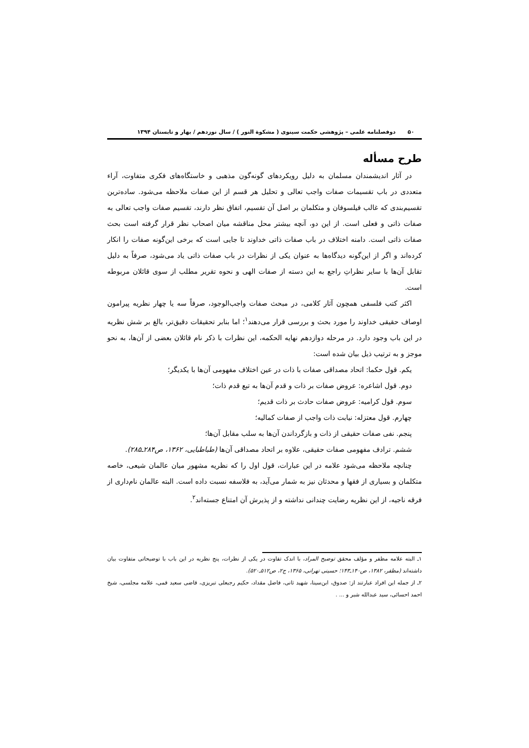۵۰ دوفصلنامه علمی – پژوهشی حکمت سینوی ( مشکوة النور ) / سال نوزدهم / بهار و تابستان ۱۳۹۴
طرح مسأله
در آثار اندیشمندان مسلمان به دلیل رویکردهای گونه‌گون مذهبی و خاستگاه‌های فکری متفاوت، آراء متعددی در باب تقسیمات صفات واجب تعالی و تحلیل هر قسم از این صفات ملاحظه می‌شود. ساده‌ترین تقسیم‌بندی که غالب فیلسوفان و متکلمان بر اصل آن تقسیم، اتفاق نظر دارند، تقسیم صفات واجب تعالی به صفات ذاتی و فعلی است. از این دو، آنچه بیشتر محل مناقشه میان اصحاب نظر قرار گرفته است بحث صفات ذاتی است. دامنه اختلاف در باب صفات ذاتی خداوند تا جایی است که برخی این‌گونه صفات را انکار کرده‌اند و اگر از این‌گونه دیدگاه‌ها به عنوان یکی از نظرات در باب صفات ذاتی یاد می‌شود، صرفاً به دلیل تقابل آن‌ها با سایر نظراتِ راجع به این دسته از صفات الهی و نحوه تقریر مطلب از سوی قائلان مربوطه است.
اکثر کتب فلسفی همچون آثار کلامی، در مبحث صفات واجب‌الوجود، صرفاً سه یا چهار نظریه پیرامون اوصاف حقیقی خداوند را مورد بحث و بررسی قرار می‌دهند<sup>۱</sup>؛ اما بنابر تحقیقات دقیق‌تر، بالغ بر شش نظریه در این باب وجود دارد. در مرحله دوازدهم نهایه الحکمه، این نظرات با ذکر نام قائلان بعضی از آن‌ها، به نحو موجز و به ترتیب ذیل بیان شده است:
یکم. قول حکما: اتحاد مصداقی صفات با ذات در عین اختلاف مفهومی آن‌ها با یکدیگر؛
دوم. قول اشاعره: عروض صفات بر ذات و قدم آن‌ها به تبع قدم ذات؛
سوم. قول کرامیه: عروض صفات حادث بر ذات قدیم؛
چهارم. قول معتزله: نیابت ذات واجب از صفات کمالیه؛
پنجم. نفی صفات حقیقی از ذات و بازگرداندن آن‌ها به سلب مقابل آن‌ها؛
ششم. ترادف مفهومی صفات حقیقی، علاوه بر اتحاد مصداقی آن‌ها (طباطبایی، ۱۳۶۲، ص۲۸۴ـ۲۸۵).
چنانچه ملاحظه می‌شود علامه در این عبارات، قول اول را که نظریه مشهور میان عالمان شیعی، خاصه متکلمان و بسیاری از فقها و محدثان نیز به شمار می‌آید، به فلاسفه نسبت داده است. البته عالمان نام‌داری از فرقه ناجیه، از این نظریه رضایت چندانی نداشته و از پذیرش آن امتناع جسته‌اند<sup>۲</sup>.
۱ـ البته علامه مظفر و مؤلف محقق توضیح المراد، با اندک تفاوت در یکی از نظرات، پنج نظریه در این باب با توضیحاتی متفاوت بیان داشته‌اند (مظفر، ۱۳۸۲، ص۱۴۰ـ۱۴۳؛ حسینی تهرانی، ۱۳۶۵، ج۲، ص۵۱۲ـ۵۲۰).
۲ـ از جمله این افراد عبارتند از: صدوق، ابن‌سینا، شهید ثانی، فاضل مقداد، حکیم رجبعلی تبریزی، قاضی سعید قمی، علامه مجلسی، شیخ احمد احسائی، سید عبدالله شبر و ... .